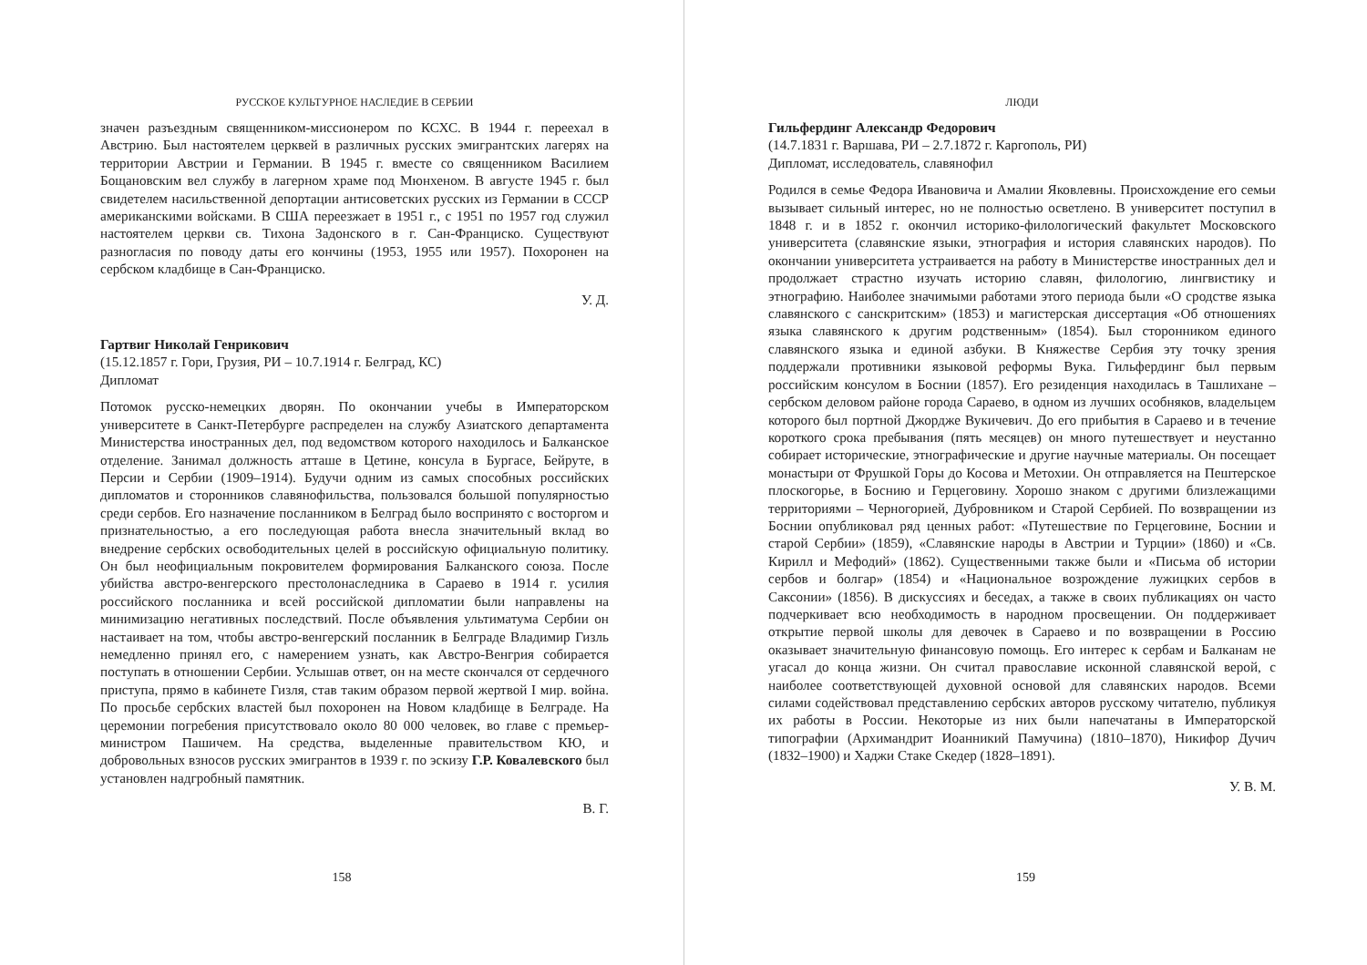РУССКОЕ КУЛЬТУРНОЕ НАСЛЕДИЕ В СЕРБИИ
значен разъездным священником-миссионером по КСХС. В 1944 г. переехал в Австрию. Был настоятелем церквей в различных русских эмигрантских лагерях на территории Австрии и Германии. В 1945 г. вместе со священником Василием Бощановским вел службу в лагерном храме под Мюнхеном. В августе 1945 г. был свидетелем насильственной депортации антисоветских русских из Германии в СССР американскими войсками. В США переезжает в 1951 г., с 1951 по 1957 год служил настоятелем церкви св. Тихона Задонского в г. Сан-Франциско. Существуют разногласия по поводу даты его кончины (1953, 1955 или 1957). Похоронен на сербском кладбище в Сан-Франциско.
У. Д.
Гартвиг Николай Генрикович
(15.12.1857 г. Гори, Грузия, РИ – 10.7.1914 г. Белград, КС)
Дипломат
Потомок русско-немецких дворян. По окончании учебы в Императорском университете в Санкт-Петербурге распределен на службу Азиатского департамента Министерства иностранных дел, под ведомством которого находилось и Балканское отделение. Занимал должность атташе в Цетине, консула в Бургасе, Бейруте, в Персии и Сербии (1909–1914). Будучи одним из самых способных российских дипломатов и сторонников славянофильства, пользовался большой популярностью среди сербов. Его назначение посланником в Белград было воспринято с восторгом и признательностью, а его последующая работа внесла значительный вклад во внедрение сербских освободительных целей в российскую официальную политику. Он был неофициальным покровителем формирования Балканского союза. После убийства австро-венгерского престолонаследника в Сараево в 1914 г. усилия российского посланника и всей российской дипломатии были направлены на минимизацию негативных последствий. После объявления ультиматума Сербии он настаивает на том, чтобы австро-венгерский посланник в Белграде Владимир Гизль немедленно принял его, с намерением узнать, как Австро-Венгрия собирается поступать в отношении Сербии. Услышав ответ, он на месте скончался от сердечного приступа, прямо в кабинете Гизля, став таким образом первой жертвой I мир. война. По просьбе сербских властей был похоронен на Новом кладбище в Белграде. На церемонии погребения присутствовало около 80 000 человек, во главе с премьер-министром Пашичем. На средства, выделенные правительством КЮ, и добровольных взносов русских эмигрантов в 1939 г. по эскизу Г.Р. Ковалевского был установлен надгробный памятник.
В. Г.
158
ЛЮДИ
Гильфердинг Александр Федорович
(14.7.1831 г. Варшава, РИ – 2.7.1872 г. Каргополь, РИ)
Дипломат, исследователь, славянофил
Родился в семье Федора Ивановича и Амалии Яковлевны. Происхождение его семьи вызывает сильный интерес, но не полностью осветлено. В университет поступил в 1848 г. и в 1852 г. окончил историко-филологический факультет Московского университета (славянские языки, этнография и история славянских народов). По окончании университета устраивается на работу в Министерстве иностранных дел и продолжает страстно изучать историю славян, филологию, лингвистику и этнографию. Наиболее значимыми работами этого периода были «О сродстве языка славянского с санскритским» (1853) и магистерская диссертация «Об отношениях языка славянского к другим родственным» (1854). Был сторонником единого славянского языка и единой азбуки. В Княжестве Сербия эту точку зрения поддержали противники языковой реформы Вука. Гильфердинг был первым российским консулом в Боснии (1857). Его резиденция находилась в Ташлихане – сербском деловом районе города Сараево, в одном из лучших особняков, владельцем которого был портной Джордже Вукичевич. До его прибытия в Сараево и в течение короткого срока пребывания (пять месяцев) он много путешествует и неустанно собирает исторические, этнографические и другие научные материалы. Он посещает монастыри от Фрушкой Горы до Косова и Метохии. Он отправляется на Пештерское плоскогорье, в Боснию и Герцеговину. Хорошо знаком с другими близлежащими территориями – Черногорией, Дубровником и Старой Сербией. По возвращении из Боснии опубликовал ряд ценных работ: «Путешествие по Герцеговине, Боснии и старой Сербии» (1859), «Славянские народы в Австрии и Турции» (1860) и «Св. Кирилл и Мефодий» (1862). Существенными также были и «Письма об истории сербов и болгар» (1854) и «Национальное возрождение лужицких сербов в Саксонии» (1856). В дискуссиях и беседах, а также в своих публикациях он часто подчеркивает всю необходимость в народном просвещении. Он поддерживает открытие первой школы для девочек в Сараево и по возвращении в Россию оказывает значительную финансовую помощь. Его интерес к сербам и Балканам не угасал до конца жизни. Он считал православие исконной славянской верой, с наиболее соответствующей духовной основой для славянских народов. Всеми силами содействовал представлению сербских авторов русскому читателю, публикуя их работы в России. Некоторые из них были напечатаны в Императорской типографии (Архимандрит Иоанникий Памучина) (1810–1870), Никифор Дучич (1832–1900) и Хаджи Стаке Скедер (1828–1891).
У. В. М.
159